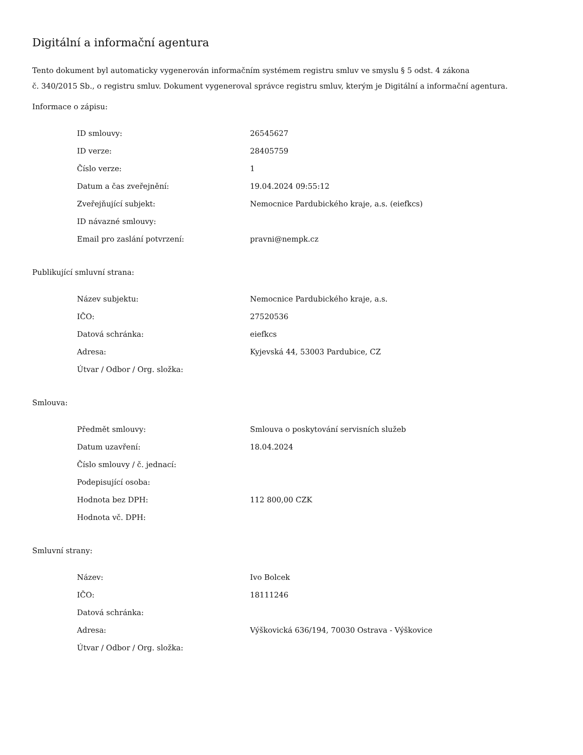Digitální a informační agentura
Tento dokument byl automaticky vygenerován informačním systémem registru smluv ve smyslu § 5 odst. 4 zákona
č. 340/2015 Sb., o registru smluv. Dokument vygeneroval správce registru smluv, kterým je Digitální a informační agentura.
Informace o zápisu:
| ID smlouvy: | 26545627 |
| ID verze: | 28405759 |
| Číslo verze: | 1 |
| Datum a čas zveřejnění: | 19.04.2024 09:55:12 |
| Zveřejňující subjekt: | Nemocnice Pardubického kraje, a.s. (eiefkcs) |
| ID návazné smlouvy: | |
| Email pro zaslání potvrzení: | pravni@nempk.cz |
Publikující smluvní strana:
| Název subjektu: | Nemocnice Pardubického kraje, a.s. |
| IČO: | 27520536 |
| Datová schránka: | eiefkcs |
| Adresa: | Kyjevská 44, 53003 Pardubice, CZ |
| Útvar / Odbor / Org. složka: | |
Smlouva:
| Předmět smlouvy: | Smlouva o poskytování servisních služeb |
| Datum uzavření: | 18.04.2024 |
| Číslo smlouvy / č. jednací: | |
| Podepisující osoba: | |
| Hodnota bez DPH: | 112 800,00 CZK |
| Hodnota vč. DPH: | |
Smluvní strany:
| Název: | Ivo Bolcek |
| IČO: | 18111246 |
| Datová schránka: | |
| Adresa: | Výškovická 636/194, 70030 Ostrava - Výškovice |
| Útvar / Odbor / Org. složka: | |